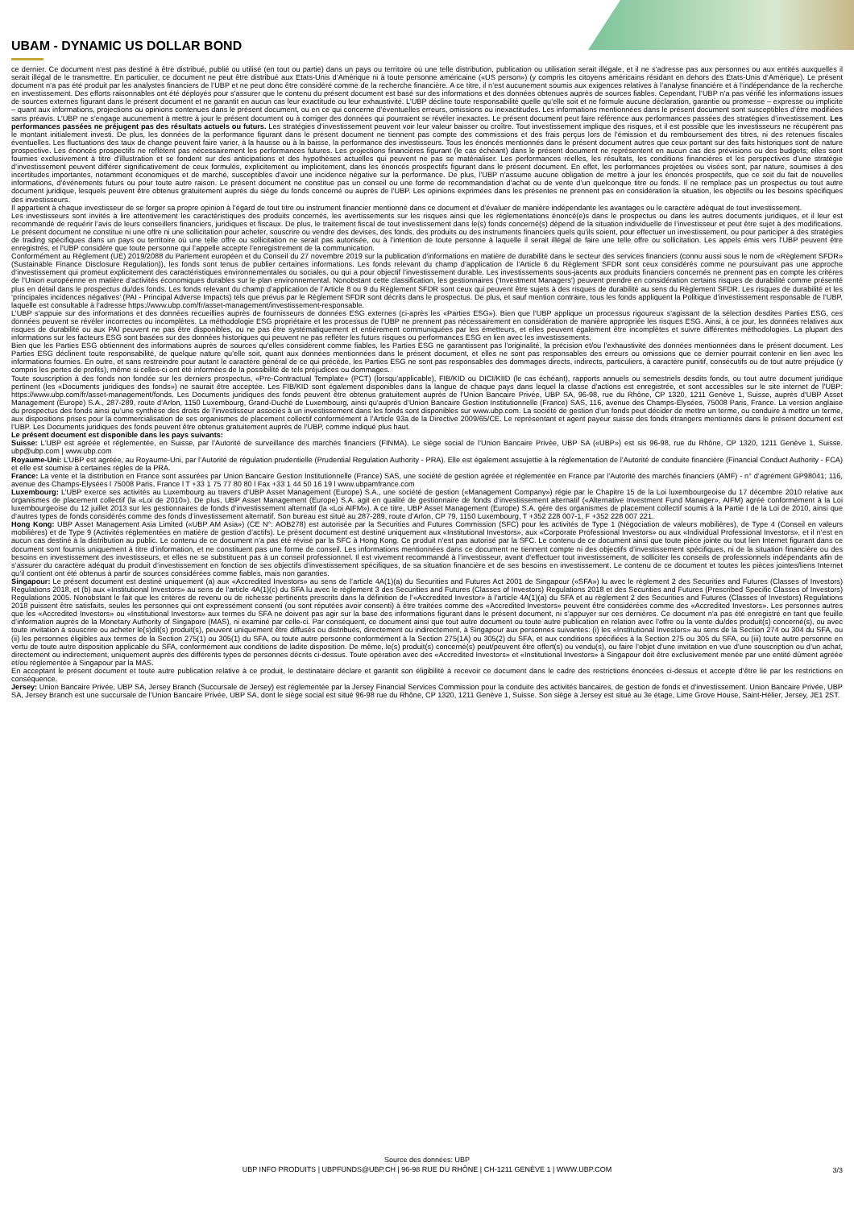UBAM - DYNAMIC US DOLLAR BOND
ce dernier. Ce document n’est pas destiné à être distribué, publié ou utilisé (en tout ou partie) dans un pays ou territoire où une telle distribution, publication ou utilisation serait illégale, et il ne s’adresse pas aux personnes ou aux entités auxquelles il serait illégal de le transmettre. En particulier, ce document ne peut être distribué aux Etats-Unis d’Amérique ni à toute personne américaine («US person») (y compris les citoyens américains résidant en dehors des Etats-Unis d’Amérique). Le présent document n’a pas été produit par les analystes financiers de l’UBP et ne peut donc être considéré comme de la recherche financière. A ce titre, il n’est aucunement soumis aux exigences relatives à l’analyse financière et à l’indépendance de la recherche en investissement. Des efforts raisonnables ont été déployés pour s’assurer que le contenu du présent document est basé sur des informations et des données obtenues auprès de sources fiables. Cependant, l’UBP n’a pas vérifié les informations issues de sources externes figurant dans le présent document et ne garantit en aucun cas leur exactitude ou leur exhaustivité. L’UBP décline toute responsabilité quelle qu’elle soit et ne formule aucune déclaration, garantie ou promesse – expresse ou implicite – quant aux informations, projections ou opinions contenues dans le présent document, ou en ce qui concerne d’éventuelles erreurs, omissions ou inexactitudes. Les informations mentionnées dans le présent document sont susceptibles d’être modifiées sans préavis. L’UBP ne s’engage aucunement à mettre à jour le présent document ou à corriger des données qui pourraient se révéler inexactes. Le présent document peut faire référence aux performances passées des stratégies d’investissement. Les performances passées ne préjugent pas des résultats actuels ou futurs. Les stratégies d’investissement peuvent voir leur valeur baisser ou croître. Tout investissement implique des risques, et il est possible que les investisseurs ne récupèrent pas le montant initialement investi. De plus, les données de la performance figurant dans le présent document ne tiennent pas compte des commissions et des frais perçus lors de l’émission et du remboursement des titres, ni des retenues fiscales éventuelles. Les fluctuations des taux de change peuvent faire varier, à la hausse ou à la baisse, la performance des investisseurs. Tous les énoncés mentionnés dans le présent document autres que ceux portant sur des faits historiques sont de nature prospective. Les énoncés prospectifs ne reflètent pas nécessairement les performances futures. Les projections financières figurant (le cas échéant) dans le présent document ne représentent en aucun cas des prévisions ou des budgets; elles sont fournies exclusivement à titre d’illustration et se fondent sur des anticipations et des hypothèses actuelles qui peuvent ne pas se matérialiser. Les performances réelles, les résultats, les conditions financières et les perspectives d’une stratégie d’investissement peuvent différer significativement de ceux formulés, explicitement ou implicitement, dans les énoncés prospectifs figurant dans le présent document. En effet, les performances projetées ou visées sont, par nature, soumises à des incertitudes importantes, notamment économiques et de marché, susceptibles d’avoir une incidence négative sur la performance. De plus, l’UBP n’assume aucune obligation de mettre à jour les énoncés prospectifs, que ce soit du fait de nouvelles informations, d’événements futurs ou pour toute autre raison. Le présent document ne constitue pas un conseil ou une forme de recommandation d’achat ou de vente d’un quelconque titre ou fonds. Il ne remplace pas un prospectus ou tout autre document juridique, lesquels peuvent être obtenus gratuitement auprès du siège du fonds concerné ou auprès de l’UBP. Les opinions exprimées dans les présentes ne prennent pas en considération la situation, les objectifs ou les besoins spécifiques des investisseurs.
Il appartient à chaque investisseur de se forger sa propre opinion à l’égard de tout titre ou instrument financier mentionné dans ce document et d’évaluer de manière indépendante les avantages ou le caractère adéquat de tout investissement.
Les investisseurs sont invités à lire attentivement les caractéristiques des produits concernés, les avertissements sur les risques ainsi que les réglementations énoncé(e)s dans le prospectus ou dans les autres documents juridiques, et il leur est recommandé de requérir l’avis de leurs conseillers financiers, juridiques et fiscaux. De plus, le traitement fiscal de tout investissement dans le(s) fonds concerné(s) dépend de la situation individuelle de l’investisseur et peut être sujet à des modifications. Le présent document ne constitue ni une offre ni une sollicitation pour acheter, souscrire ou vendre des devises, des fonds, des produits ou des instruments financiers quels qu’ils soient, pour effectuer un investissement, ou pour participer à des stratégies de trading spécifiques dans un pays ou territoire où une telle offre ou sollicitation ne serait pas autorisée, ou à l’intention de toute personne à laquelle il serait illégal de faire une telle offre ou sollicitation. Les appels émis vers l’UBP peuvent être enregistrés, et l’UBP considère que toute personne qui l’appelle accepte l’enregistrement de la communication.
Conformément au Règlement (UE) 2019/2088 du Parlement européen et du Conseil du 27 novembre 2019 sur la publication d’informations en matière de durabilité dans le secteur des services financiers (connu aussi sous le nom de «Règlement SFDR» (Sustainable Finance Disclosure Regulation)), les fonds sont tenus de publier certaines informations. Les fonds relevant du champ d’application de l’Article 6 du Règlement SFDR sont ceux considérés comme ne poursuivant pas une approche d’investissement qui promeut explicitement des caractéristiques environnementales ou sociales, ou qui a pour objectif l’investissement durable. Les investissements sous-jacents aux produits financiers concernés ne prennent pas en compte les critères de l’Union européenne en matière d’activités économiques durables sur le plan environnemental. Nonobstant cette classification, les gestionnaires (‘Investment Managers’) peuvent prendre en considération certains risques de durabilité comme présenté plus en détail dans le prospectus du/des fonds. Les fonds relevant du champ d’application de l’Article 8 ou 9 du Règlement SFDR sont ceux qui peuvent être sujets à des risques de durabilité au sens du Règlement SFDR. Les risques de durabilité et les ‘principales incidences négatives’ (PAI - Principal Adverse Impacts) tels que prévus par le Règlement SFDR sont décrits dans le prospectus. De plus, et sauf mention contraire, tous les fonds appliquent la Politique d’investissement responsable de l’UBP, laquelle est consultable à l’adresse https://www.ubp.com/fr/asset-management/investissement-responsable.
L’UBP s’appuie sur des informations et des données recueillies auprès de fournisseurs de données ESG externes (ci-après les «Parties ESG»). Bien que l’UBP applique un processus rigoureux s’agissant de la sélection desdites Parties ESG, ces données peuvent se révéler incorrectes ou incomplètes. La méthodologie ESG propriétaire et les processus de l’UBP ne prennent pas nécessairement en considération de manière appropriée les risques ESG. Ainsi, à ce jour, les données relatives aux risques de durabilité ou aux PAI peuvent ne pas être disponibles, ou ne pas être systématiquement et entièrement communiquées par les émetteurs, et elles peuvent également être incomplètes et suivre différentes méthodologies. La plupart des informations sur les facteurs ESG sont basées sur des données historiques qui peuvent ne pas refléter les futurs risques ou performances ESG en lien avec les investissements.
Bien que les Parties ESG obtiennent des informations auprès de sources qu’elles considèrent comme fiables, les Parties ESG ne garantissent pas l’originalité, la précision et/ou l’exhaustivité des données mentionnées dans le présent document. Les Parties ESG déclinent toute responsabilité, de quelque nature qu’elle soit, quant aux données mentionnées dans le présent document, et elles ne sont pas responsables des erreurs ou omissions que ce dernier pourrait contenir en lien avec les informations fournies. En outre, et sans restreindre pour autant le caractère général de ce qui précède, les Parties ESG ne sont pas responsables des dommages directs, indirects, particuliers, à caractère punitif, consécutifs ou de tout autre préjudice (y compris les pertes de profits), même si celles-ci ont été informées de la possibilité de tels préjudices ou dommages.
Toute souscription à des fonds non fondée sur les derniers prospectus, «Pre-Contractual Template» (PCT) (lorsqu’applicable), FIB/KID ou DICI/KIID (le cas échéant), rapports annuels ou semestriels desdits fonds, ou tout autre document juridique pertinent (les «Documents juridiques des fonds») ne saurait être acceptée. Les FIB/KID sont également disponibles dans la langue de chaque pays dans lequel la classe d’actions est enregistrée, et sont accessibles sur le site internet de l’UBP: https://www.ubp.com/fr/asset-management/fonds. Les Documents juridiques des fonds peuvent être obtenus gratuitement auprès de l’Union Bancaire Privée, UBP SA, 96-98, rue du Rhône, CP 1320, 1211 Genève 1, Suisse, auprès d’UBP Asset Management (Europe) S.A., 287-289, route d’Arlon, 1150 Luxembourg, Grand-Duché de Luxembourg, ainsi qu’auprès d’Union Bancaire Gestion Institutionnelle (France) SAS, 116, avenue des Champs-Elysées, 75008 Paris, France. La version anglaise du prospectus des fonds ainsi qu’une synthèse des droits de l’investisseur associés à un investissement dans les fonds sont disponibles sur www.ubp.com. La société de gestion d’un fonds peut décider de mettre un terme, ou conduire à mettre un terme, aux dispositions prises pour la commercialisation de ses organismes de placement collectif conformément à l’Article 93a de la Directive 2009/65/CE. Le représentant et agent payeur suisse des fonds étrangers mentionnés dans le présent document est l’UBP. Les Documents juridiques des fonds peuvent être obtenus gratuitement auprès de l’UBP, comme indiqué plus haut.
Le présent document est disponible dans les pays suivants:
Suisse: L’UBP est agréée et réglementée, en Suisse, par l’Autorité de surveillance des marchés financiers (FINMA). Le siège social de l’Union Bancaire Privée, UBP SA («UBP») est sis 96-98, rue du Rhône, CP 1320, 1211 Genève 1, Suisse. ubp@ubp.com | www.ubp.com
Royaume-Uni: L’UBP est agréée, au Royaume-Uni, par l’Autorité de régulation prudentielle (Prudential Regulation Authority - PRA). Elle est également assujettie à la réglementation de l’Autorité de conduite financière (Financial Conduct Authority - FCA) et elle est soumise à certaines règles de la PRA.
France: La vente et la distribution en France sont assurées par Union Bancaire Gestion Institutionnelle (France) SAS, une société de gestion agréée et réglementée en France par l’Autorité des marchés financiers (AMF) - n° d’agrément GP98041; 116, avenue des Champs-Elysées l 75008 Paris, France l T +33 1 75 77 80 80 l Fax +33 1 44 50 16 19 l www.ubpamfrance.com
Luxembourg: L’UBP exerce ses activités au Luxembourg au travers d’UBP Asset Management (Europe) S.A., une société de gestion («Management Company») régie par le Chapitre 15 de la Loi luxembourgeoise du 17 décembre 2010 relative aux organismes de placement collectif (la «Loi de 2010»). De plus, UBP Asset Management (Europe) S.A. agit en qualité de gestionnaire de fonds d’investissement alternatif («Alternative Investment Fund Manager», AIFM) agréé conformément à la Loi luxembourgeoise du 12 juillet 2013 sur les gestionnaires de fonds d’investissement alternatif (la «Loi AIFM»). A ce titre, UBP Asset Management (Europe) S.A. gère des organismes de placement collectif soumis à la Partie I de la Loi de 2010, ainsi que d’autres types de fonds considérés comme des fonds d’investissement alternatif. Son bureau est situé au 287-289, route d’Arlon, CP 79, 1150 Luxembourg, T +352 228 007-1, F +352 228 007 221.
Hong Kong: UBP Asset Management Asia Limited («UBP AM Asia») (CE N°: AOB278) est autorisée par la Securities and Futures Commission (SFC) pour les activités de Type 1 (Négociation de valeurs mobilières), de Type 4 (Conseil en valeurs mobilières) et de Type 9 (Activités réglementées en matière de gestion d’actifs). Le présent document est destiné uniquement aux «Institutional Investors», aux «Corporate Professional Investors» ou aux «Individual Professional Investors», et il n’est en aucun cas destiné à la distribution au public. Le contenu de ce document n’a pas été révisé par la SFC à Hong Kong. Ce produit n’est pas autorisé par la SFC. Le contenu de ce document ainsi que toute pièce jointe ou tout lien Internet figurant dans ce document sont fournis uniquement à titre d’information, et ne constituent pas une forme de conseil. Les informations mentionnées dans ce document ne tiennent compte ni des objectifs d’investissement spécifiques, ni de la situation financière ou des besoins en investissement des investisseurs, et elles ne se substituent pas à un conseil professionnel. Il est vivement recommandé à l’investisseur, avant d’effectuer tout investissement, de solliciter les conseils de professionnels indépendants afin de s’assurer du caractère adéquat du produit d’investissement en fonction de ses objectifs d’investissement spécifiques, de sa situation financière et de ses besoins en investissement. Le contenu de ce document et toutes les pièces jointes/liens Internet qu’il contient ont été obtenus à partir de sources considérées comme fiables, mais non garanties.
Singapour: Le présent document est destiné uniquement (a) aux «Accredited Investors» au sens de l’article 4A(1)(a) du Securities and Futures Act 2001 de Singapour («SFA») lu avec le règlement 2 des Securities and Futures (Classes of Investors) Regulations 2018, et (b) aux «Institutional Investors» au sens de l’article 4A(1)(c) du SFA lu avec le règlement 3 des Securities and Futures (Classes of Investors) Regulations 2018 et des Securities and Futures (Prescribed Specific Classes of Investors) Regulations 2005. Nonobstant le fait que les critères de revenu ou de richesse pertinents prescrits dans la définition de l’«Accredited Investor» à l’article 4A(1)(a) du SFA et au règlement 2 des Securities and Futures (Classes of Investors) Regulations 2018 puissent être satisfaits, seules les personnes qui ont expressément consenti (ou sont réputées avoir consenti) à être traitées comme des «Accredited Investors» peuvent être considérées comme des «Accredited Investors». Les personnes autres que les «Accredited Investors» ou «Institutional Investors» aux termes du SFA ne doivent pas agir sur la base des informations figurant dans le présent document, ni s’appuyer sur ces dernières. Ce document n’a pas été enregistré en tant que feuille d’information auprès de la Monetary Authority of Singapore (MAS), ni examiné par celle-ci. Par conséquent, ce document ainsi que tout autre document ou toute autre publication en relation avec l’offre ou la vente du/des produit(s) concerné(s), ou avec toute invitation à souscrire ou acheter le(s)dit(s) produit(s), peuvent uniquement être diffusés ou distribués, directement ou indirectement, à Singapour aux personnes suivantes: (i) les «Institutional Investors» au sens de la Section 274 ou 304 du SFA, ou (ii) les personnes éligibles aux termes de la Section 275(1) ou 305(1) du SFA, ou toute autre personne conformément à la Section 275(1A) ou 305(2) du SFA, et aux conditions spécifiées à la Section 275 ou 305 du SFA, ou (iii) toute autre personne en vertu de toute autre disposition applicable du SFA, conformément aux conditions de ladite disposition. De même, le(s) produit(s) concerné(s) peut/peuvent être offert(s) ou vendu(s), ou faire l’objet d’une invitation en vue d’une souscription ou d’un achat, directement ou indirectement, uniquement auprès des différents types de personnes décrits ci-dessus. Toute opération avec des «Accredited Investors» et «Institutional Investors» à Singapour doit être exclusivement menée par une entité dûment agréée et/ou réglementée à Singapour par la MAS.
En acceptant le présent document et toute autre publication relative à ce produit, le destinataire déclare et garantit son éligibilité à recevoir ce document dans le cadre des restrictions énoncées ci-dessus et accepte d’être lié par les restrictions en conséquence.
Jersey: Union Bancaire Privée, UBP SA, Jersey Branch (Succursale de Jersey) est réglementée par la Jersey Financial Services Commission pour la conduite des activités bancaires, de gestion de fonds et d’investissement. Union Bancaire Privée, UBP SA, Jersey Branch est une succursale de l’Union Bancaire Privée, UBP SA, dont le siège social est situé 96-98 rue du Rhône, CP 1320, 1211 Genève 1, Suisse. Son siège à Jersey est situé au 3e étage, Lime Grove House, Saint-Hélier, Jersey, JE1 2ST.
Source des données: UBP
UBP INFO PRODUITS | UBPFUNDS@UBP.CH | 96-98 RUE DU RHÔNE | CH-1211 GENÈVE 1 | WWW.UBP.COM
3/3